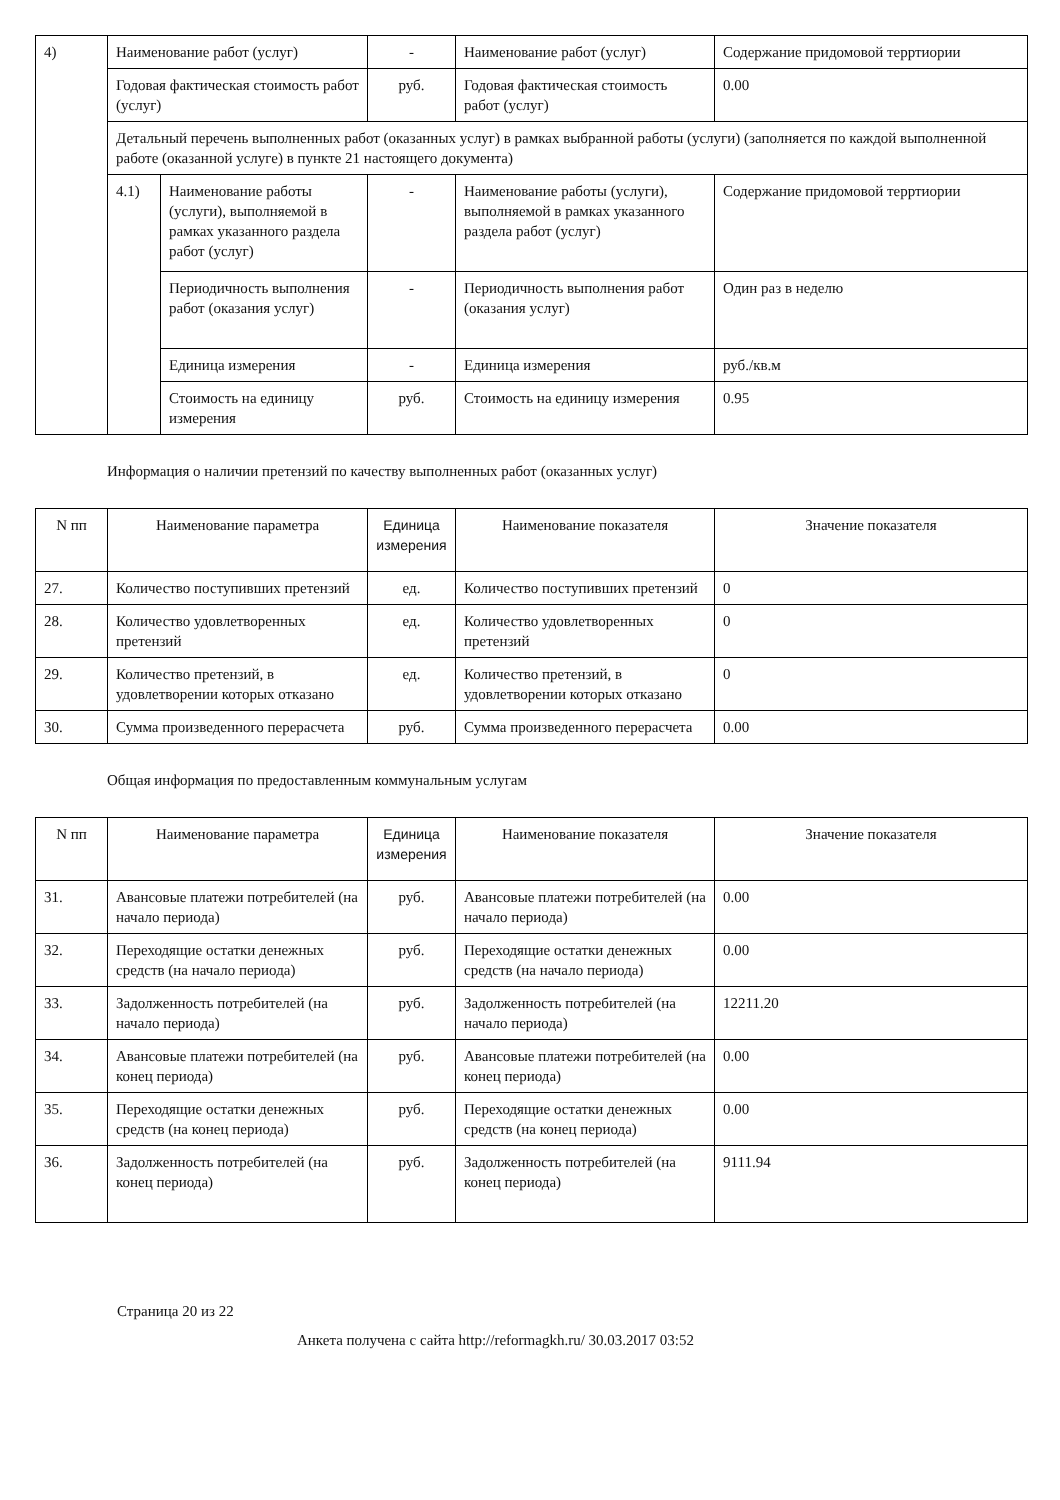| 4) | Наименование работ (услуг) | | - | Наименование работ (услуг) | Содержание придомовой терртиории |
| | Годовая фактическая стоимость работ (услуг) | | руб. | Годовая фактическая стоимость работ (услуг) | 0.00 |
| | Детальный перечень выполненных работ (оказанных услуг) в рамках выбранной работы (услуги) (заполняется по каждой выполненной работе (оказанной услуге) в пункте 21 настоящего документа) | | | | |
| | 4.1) | Наименование работы (услуги), выполняемой в рамках указанного раздела работ (услуг) | - | Наименование работы (услуги), выполняемой в рамках указанного раздела работ (услуг) | Содержание придомовой терртиории |
| | | Периодичность выполнения работ (оказания услуг) | - | Периодичность выполнения работ (оказания услуг) | Один раз в неделю |
| | | Единица измерения | - | Единица измерения | руб./кв.м |
| | | Стоимость на единицу измерения | руб. | Стоимость на единицу измерения | 0.95 |
Информация о наличии претензий по качеству выполненных работ (оказанных услуг)
| N пп | Наименование параметра | Единица измерения | Наименование показателя | Значение показателя |
| --- | --- | --- | --- | --- |
| 27. | Количество поступивших претензий | ед. | Количество поступивших претензий | 0 |
| 28. | Количество удовлетворенных претензий | ед. | Количество удовлетворенных претензий | 0 |
| 29. | Количество претензий, в удовлетворении которых отказано | ед. | Количество претензий, в удовлетворении которых отказано | 0 |
| 30. | Сумма произведенного перерасчета | руб. | Сумма произведенного перерасчета | 0.00 |
Общая информация по предоставленным коммунальным услугам
| N пп | Наименование параметра | Единица измерения | Наименование показателя | Значение показателя |
| --- | --- | --- | --- | --- |
| 31. | Авансовые платежи потребителей (на начало периода) | руб. | Авансовые платежи потребителей (на начало периода) | 0.00 |
| 32. | Переходящие остатки денежных средств (на начало периода) | руб. | Переходящие остатки денежных средств (на начало периода) | 0.00 |
| 33. | Задолженность потребителей (на начало периода) | руб. | Задолженность потребителей (на начало периода) | 12211.20 |
| 34. | Авансовые платежи потребителей (на конец периода) | руб. | Авансовые платежи потребителей (на конец периода) | 0.00 |
| 35. | Переходящие остатки денежных средств (на конец периода) | руб. | Переходящие остатки денежных средств (на конец периода) | 0.00 |
| 36. | Задолженность потребителей (на конец периода) | руб. | Задолженность потребителей (на конец периода) | 9111.94 |
Страница 20 из 22
Анкета получена с сайта http://reformagkh.ru/ 30.03.2017 03:52